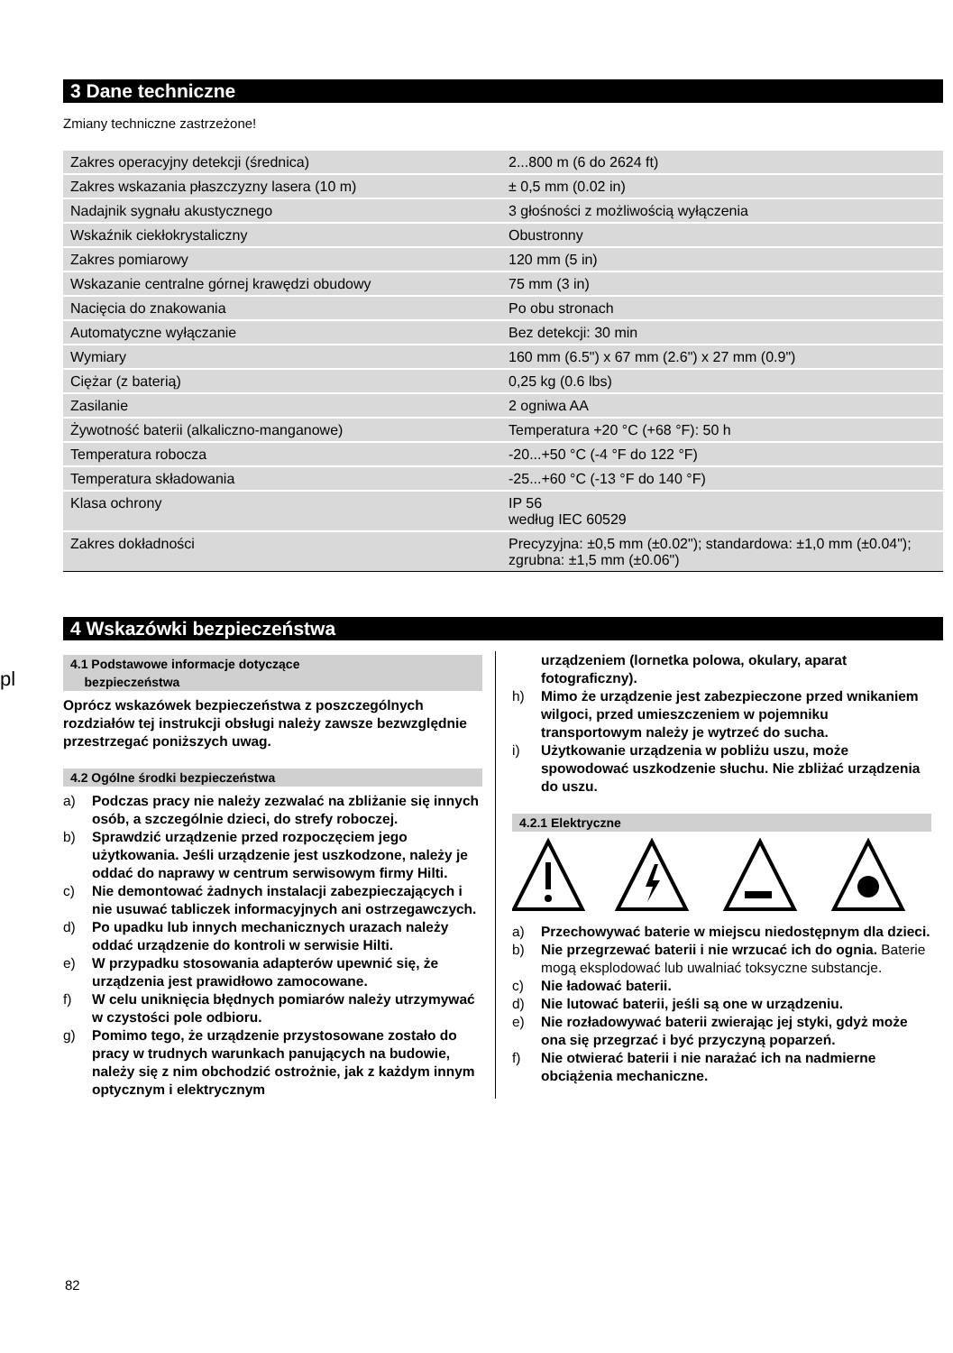pl
3 Dane techniczne
Zmiany techniczne zastrzeżone!
| Zakres operacyjny detekcji (średnica) | 2...800 m (6 do 2624 ft) |
| Zakres wskazania płaszczyzny lasera (10 m) | ± 0,5 mm (0.02 in) |
| Nadajnik sygnału akustycznego | 3 głośności z możliwością wyłączenia |
| Wskaźnik ciekłokrystaliczny | Obustronny |
| Zakres pomiarowy | 120 mm (5 in) |
| Wskazanie centralne górnej krawędzi obudowy | 75 mm (3 in) |
| Nacięcia do znakowania | Po obu stronach |
| Automatyczne wyłączanie | Bez detekcji: 30 min |
| Wymiary | 160 mm (6.5") x 67 mm (2.6") x 27 mm (0.9") |
| Ciężar (z baterią) | 0,25 kg (0.6 lbs) |
| Zasilanie | 2 ogniwa AA |
| Żywotność baterii (alkaliczno-manganowe) | Temperatura +20 °C (+68 °F): 50 h |
| Temperatura robocza | -20...+50 °C (-4 °F do 122 °F) |
| Temperatura składowania | -25...+60 °C (-13 °F do 140 °F) |
| Klasa ochrony | IP 56 według IEC 60529 |
| Zakres dokładności | Precyzyjna: ±0,5 mm (±0.02"); standardowa: ±1,0 mm (±0.04"); zgrubna: ±1,5 mm (±0.06") |
4 Wskazówki bezpieczeństwa
4.1 Podstawowe informacje dotyczące
bezpieczeństwa
Oprócz wskazówek bezpieczeństwa z poszczególnych rozdziałów tej instrukcji obsługi należy zawsze bezwzględnie przestrzegać poniższych uwag.
4.2 Ogólne środki bezpieczeństwa
a) Podczas pracy nie należy zezwalać na zbliżanie się innych osób, a szczególnie dzieci, do strefy roboczej.
b) Sprawdzić urządzenie przed rozpoczęciem jego użytkowania. Jeśli urządzenie jest uszkodzone, należy je oddać do naprawy w centrum serwisowym firmy Hilti.
c) Nie demontować żadnych instalacji zabezpieczających i nie usuwać tabliczek informacyjnych ani ostrzegawczych.
d) Po upadku lub innych mechanicznych urazach należy oddać urządzenie do kontroli w serwisie Hilti.
e) W przypadku stosowania adapterów upewnić się, że urządzenia jest prawidłowo zamocowane.
f) W celu uniknięcia błędnych pomiarów należy utrzymywać w czystości pole odbioru.
g) Pomimo tego, że urządzenie przystosowane zostało do pracy w trudnych warunkach panujących na budowie, należy się z nim obchodzić ostrożnie, jak z każdym innym optycznym i elektrycznym
urządzeniem (lornetka polowa, okulary, aparat fotograficzny).
h) Mimo że urządzenie jest zabezpieczone przed wnikaniem wilgoci, przed umieszczeniem w pojemniku transportowym należy je wytrzeć do sucha.
i) Użytkowanie urządzenia w pobliżu uszu, może spowodować uszkodzenie słuchu. Nie zbliżać urządzenia do uszu.
4.2.1 Elektryczne
a) Przechowywać baterie w miejscu niedostępnym dla dzieci.
b) Nie przegrzewać baterii i nie wrzucać ich do ognia. Baterie mogą eksplodować lub uwalniać toksyczne substancje.
c) Nie ładować baterii.
d) Nie lutować baterii, jeśli są one w urządzeniu.
e) Nie rozładowywać baterii zwierając jej styki, gdyż może ona się przegrzać i być przyczyną poparzeń.
f) Nie otwierać baterii i nie narażać ich na nadmierne obciążenia mechaniczne.
82